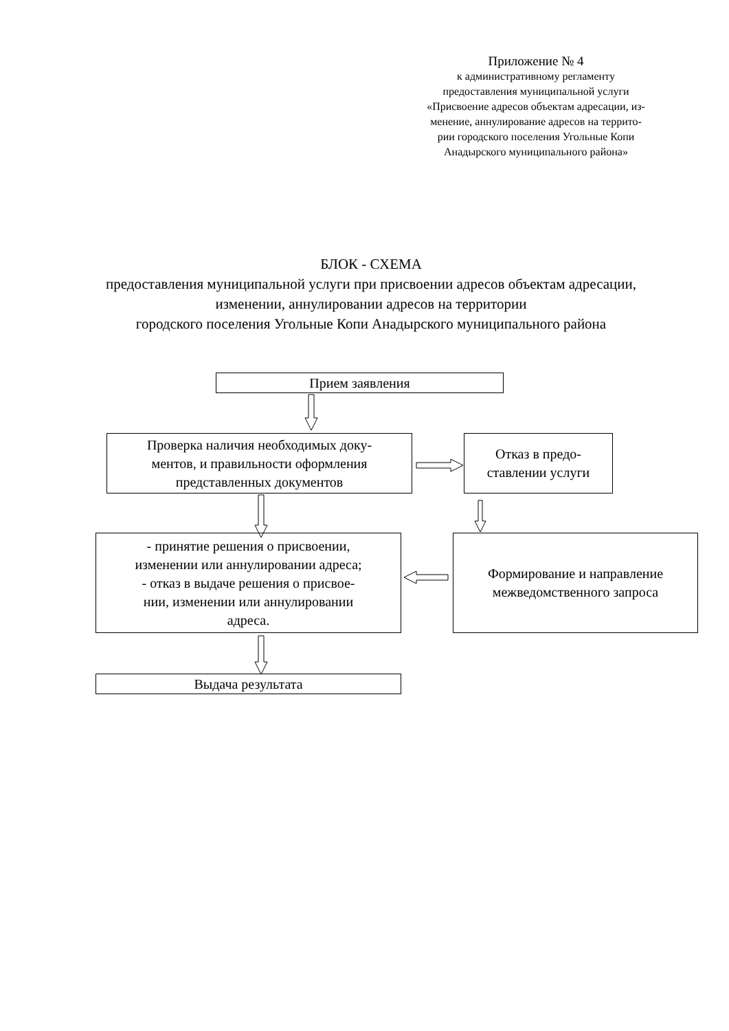Приложение № 4
к административному регламенту
предоставления муниципальной услуги
«Присвоение адресов объектам адресации, из-
менение, аннулирование адресов на террито-
рии городского поселения Угольные Копи
Анадырского муниципального района»
БЛОК - СХЕМА
предоставления муниципальной услуги при присвоении адресов объектам адресации, изменении, аннулировании адресов на территории
городского поселения Угольные Копи Анадырского муниципального района
Прием заявления
Проверка наличия необходимых доку-
ментов, и правильности оформления
представленных документов
Отказ в предо-
ставлении услуги
- принятие решения о присвоении,
изменении или аннулировании адреса;
- отказ в выдаче решения о присвое-
нии, изменении или аннулировании
адреса.
Формирование и направление
межведомственного запроса
Выдача результата